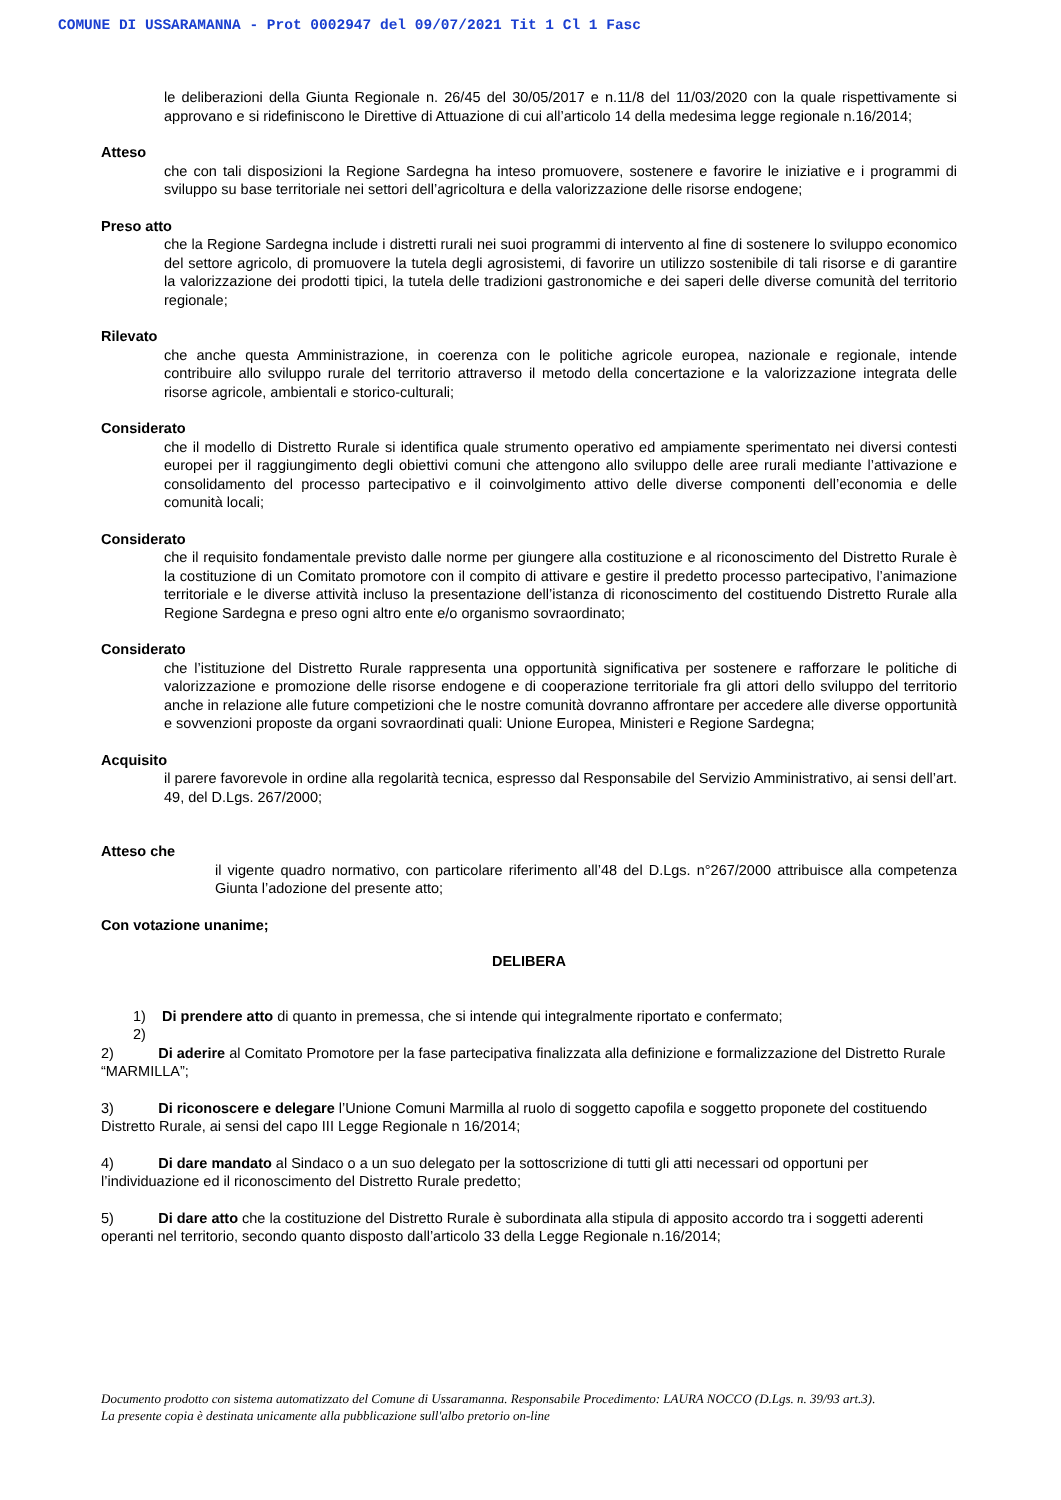COMUNE DI USSARAMANNA - Prot 0002947 del 09/07/2021 Tit 1 Cl 1 Fasc
le deliberazioni della Giunta Regionale n. 26/45 del 30/05/2017 e n.11/8 del 11/03/2020 con la quale rispettivamente si approvano e si ridefiniscono le Direttive di Attuazione di cui all’articolo 14 della medesima legge regionale n.16/2014;
Atteso
che con tali disposizioni la Regione Sardegna ha inteso promuovere, sostenere e favorire le iniziative e i programmi di sviluppo su base territoriale nei settori dell’agricoltura e della valorizzazione delle risorse endogene;
Preso atto
che la Regione Sardegna include i distretti rurali nei suoi programmi di intervento al fine di sostenere lo sviluppo economico del settore agricolo, di promuovere la tutela degli agrosistemi, di favorire un utilizzo sostenibile di tali risorse e di garantire la valorizzazione dei prodotti tipici, la tutela delle tradizioni gastronomiche e dei saperi delle diverse comunità del territorio regionale;
Rilevato
che anche questa Amministrazione, in coerenza con le politiche agricole europea, nazionale e regionale, intende contribuire allo sviluppo rurale del territorio attraverso il metodo della concertazione e la valorizzazione integrata delle risorse agricole, ambientali e storico-culturali;
Considerato
che il modello di Distretto Rurale si identifica quale strumento operativo ed ampiamente sperimentato nei diversi contesti europei per il raggiungimento degli obiettivi comuni che attengono allo sviluppo delle aree rurali mediante l’attivazione e consolidamento del processo partecipativo e il coinvolgimento attivo delle diverse componenti dell’economia e delle comunità locali;
Considerato
che il requisito fondamentale previsto dalle norme per giungere alla costituzione e al riconoscimento del Distretto Rurale è la costituzione di un Comitato promotore con il compito di attivare e gestire il predetto processo partecipativo, l’animazione territoriale e le diverse attività incluso la presentazione dell’istanza di riconoscimento del costituendo Distretto Rurale alla Regione Sardegna e preso ogni altro ente e/o organismo sovraordinato;
Considerato
che l’istituzione del Distretto Rurale rappresenta una opportunità significativa per sostenere e rafforzare le politiche di valorizzazione e promozione delle risorse endogene e di cooperazione territoriale fra gli attori dello sviluppo del territorio anche in relazione alle future competizioni che le nostre comunità dovranno affrontare per accedere alle diverse opportunità e sovvenzioni proposte da organi sovraordinati quali: Unione Europea, Ministeri e Regione Sardegna;
Acquisito
il parere favorevole in ordine alla regolarità tecnica, espresso dal Responsabile del Servizio Amministrativo, ai sensi dell’art. 49, del D.Lgs. 267/2000;
Atteso che
il vigente quadro normativo, con particolare riferimento all’48 del D.Lgs. n°267/2000 attribuisce alla competenza Giunta l’adozione del presente atto;
Con votazione unanime;
DELIBERA
1) Di prendere atto di quanto in premessa, che si intende qui integralmente riportato e confermato;
2)
2) Di aderire al Comitato Promotore per la fase partecipativa finalizzata alla definizione e formalizzazione del Distretto Rurale “MARMILLA”;
3) Di riconoscere e delegare l’Unione Comuni Marmilla al ruolo di soggetto capofila e soggetto proponete del costituendo Distretto Rurale, ai sensi del capo III Legge Regionale n 16/2014;
4) Di dare mandato al Sindaco o a un suo delegato per la sottoscrizione di tutti gli atti necessari od opportuni per l’individuazione ed il riconoscimento del Distretto Rurale predetto;
5) Di dare atto che la costituzione del Distretto Rurale è subordinata alla stipula di apposito accordo tra i soggetti aderenti operanti nel territorio, secondo quanto disposto dall’articolo 33 della Legge Regionale n.16/2014;
Documento prodotto con sistema automatizzato del Comune di Ussaramanna. Responsabile Procedimento: LAURA NOCCO (D.Lgs. n. 39/93 art.3).
La presente copia è destinata unicamente alla pubblicazione sull'albo pretorio on-line